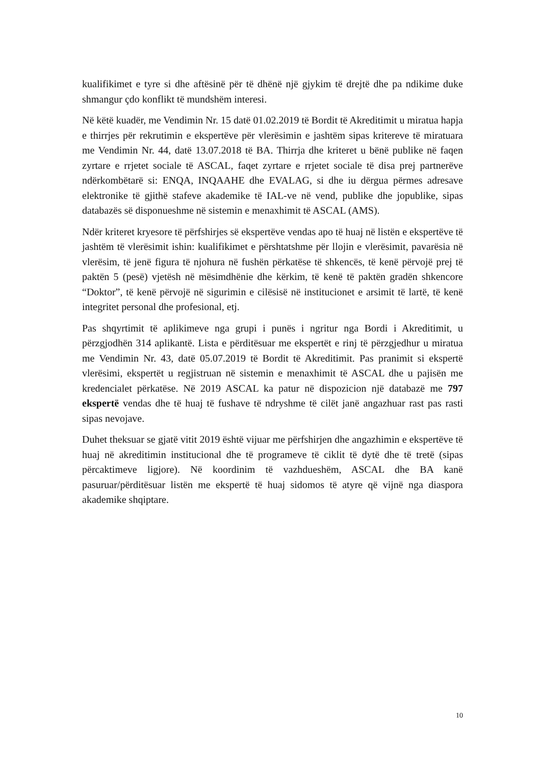kualifikimet e tyre si dhe aftësinë për të dhënë një gjykim të drejtë dhe pa ndikime duke shmangur çdo konflikt të mundshëm interesi.
Në këtë kuadër, me Vendimin Nr. 15 datë 01.02.2019 të Bordit të Akreditimit u miratua hapja e thirrjes për rekrutimin e ekspertëve për vlerësimin e jashtëm sipas kritereve të miratuara me Vendimin Nr. 44, datë 13.07.2018 të BA. Thirrja dhe kriteret u bënë publike në faqen zyrtare e rrjetet sociale të ASCAL, faqet zyrtare e rrjetet sociale të disa prej partnerëve ndërkombëtarë si: ENQA, INQAAHE dhe EVALAG, si dhe iu dërgua përmes adresave elektronike të gjithë stafeve akademike të IAL-ve në vend, publike dhe jopublike, sipas databazës së disponueshme në sistemin e menaxhimit të ASCAL (AMS).
Ndër kriteret kryesore të përfshirjes së ekspertëve vendas apo të huaj në listën e ekspertëve të jashtëm të vlerësimit ishin: kualifikimet e përshtatshme për llojin e vlerësimit, pavarësia në vlerësim, të jenë figura të njohura në fushën përkatëse të shkencës, të kenë përvojë prej të paktën 5 (pesë) vjetësh në mësimdhënie dhe kërkim, të kenë të paktën gradën shkencore “Doktor”, të kenë përvojë në sigurimin e cilësisë në institucionet e arsimit të lartë, të kenë integritet personal dhe profesional, etj.
Pas shqyrtimit të aplikimeve nga grupi i punës i ngritur nga Bordi i Akreditimit, u përzgjodhën 314 aplikantë. Lista e përditësuar me ekspertët e rinj të përzgjedhur u miratua me Vendimin Nr. 43, datë 05.07.2019 të Bordit të Akreditimit. Pas pranimit si ekspertë vlerësimi, ekspertët u regjistruan në sistemin e menaxhimit të ASCAL dhe u pajisën me kredencialet përkatëse. Në 2019 ASCAL ka patur në dispozicion një databazë me 797 ekspertë vendas dhe të huaj të fushave të ndryshme të cilët janë angazhuar rast pas rasti sipas nevojave.
Duhet theksuar se gjatë vitit 2019 është vijuar me përfshirjen dhe angazhimin e ekspertëve të huaj në akreditimin institucional dhe të programeve të ciklit të dytë dhe të tretë (sipas përcaktimeve ligjore). Në koordinim të vazhdueshëm, ASCAL dhe BA kanë pasuruar/përditësuar listën me ekspertë të huaj sidomos të atyre që vijnë nga diaspora akademike shqiptare.
10